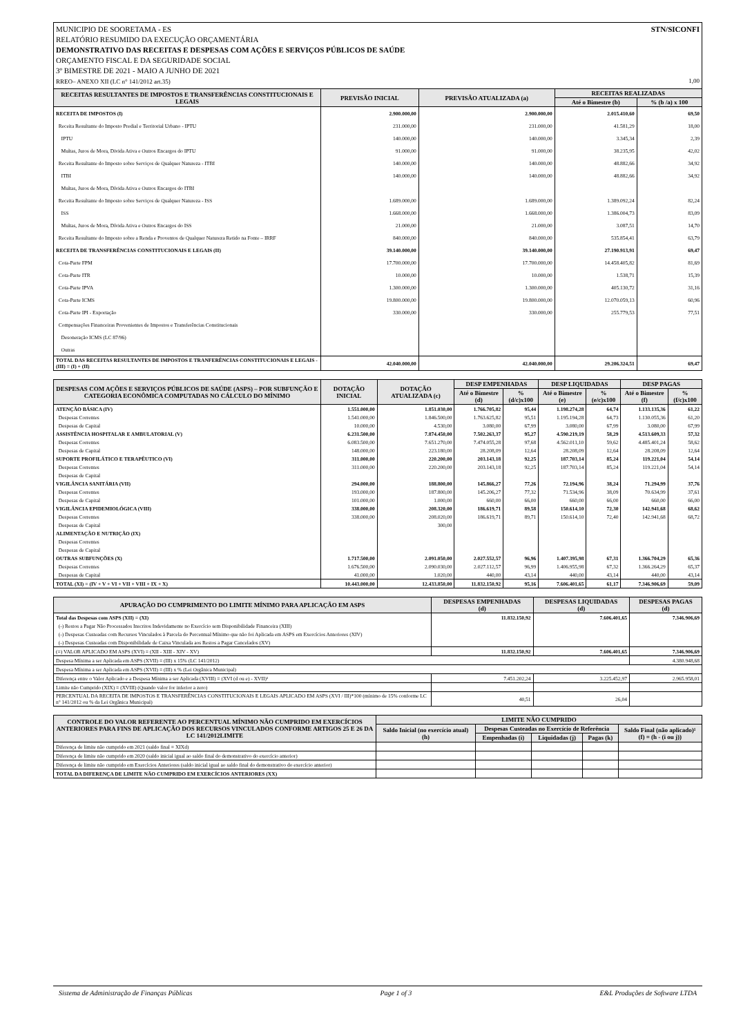STN/SICONFI MUNICIPIO DE SOORETAMA - ES
RELATÓRIO RESUMIDO DA EXECUÇÃO ORÇAMENTÁRIA
DEMONSTRATIVO DAS RECEITAS E DESPESAS COM AÇÕES E SERVIÇOS PÚBLICOS DE SAÚDE
ORÇAMENTO FISCAL E DA SEGURIDADE SOCIAL
3º BIMESTRE DE 2021 - MAIO A JUNHO DE 2021
RREO– ANEXO XII (LC n° 141/2012 art.35) 1,00
| RECEITAS RESULTANTES DE IMPOSTOS E TRANSFERÊNCIAS CONSTITUCIONAIS E LEGAIS | PREVISÃO INICIAL | PREVISÃO ATUALIZADA (a) | RECEITAS REALIZADAS | |
| --- | --- | --- | --- | --- |
| | | | Até o Bimestre (b) | % (b /a) x 100 |
| RECEITA DE IMPOSTOS (I) | 2.900.000,00 | 2.900.000,00 | 2.015.410,60 | 69,50 |
| Receita Resultante do Imposto Predial e Territorial Urbano - IPTU | 231.000,00 | 231.000,00 | 41.581,29 | 18,00 |
| IPTU | 140.000,00 | 140.000,00 | 3.345,34 | 2,39 |
| Multas, Juros de Mora, Divida Ativa e Outros Encargos do IPTU | 91.000,00 | 91.000,00 | 38.235,95 | 42,02 |
| Receita Resultante do Imposto sobre Serviços de Qualquer Natureza - ITBI | 140.000,00 | 140.000,00 | 48.882,66 | 34,92 |
| ITBI | 140.000,00 | 140.000,00 | 48.882,66 | 34,92 |
| Multas, Juros de Mora, Dívida Ativa e Outros Encargos do ITBI | | | | |
| Receita Resultante do Imposto sobre Serviços de Qualquer Natureza - ISS | 1.689.000,00 | 1.689.000,00 | 1.389.092,24 | 82,24 |
| ISS | 1.668.000,00 | 1.668.000,00 | 1.386.004,73 | 83,09 |
| Multas, Juros de Mora, Dívida Ativa e Outros Encargos do ISS | 21.000,00 | 21.000,00 | 3.087,51 | 14,70 |
| Receita Resultante do Imposto sobre a Renda e Proventos de Qualquer Natureza Retido na Fonte – IRRF | 840.000,00 | 840.000,00 | 535.854,41 | 63,79 |
| RECEITA DE TRANSFERÊNCIAS CONSTITUCIONAIS E LEGAIS (II) | 39.140.000,00 | 39.140.000,00 | 27.190.913,91 | 69,47 |
| Cota-Parte FPM | 17.700.000,00 | 17.700.000,00 | 14.458.405,82 | 81,69 |
| Cota-Parte ITR | 10.000,00 | 10.000,00 | 1.538,71 | 15,39 |
| Cota-Parte IPVA | 1.300.000,00 | 1.300.000,00 | 405.130,72 | 31,16 |
| Cota-Parte ICMS | 19.800.000,00 | 19.800.000,00 | 12.070.059,13 | 60,96 |
| Cota-Parte IPI - Exportação | 330.000,00 | 330.000,00 | 255.779,53 | 77,51 |
| Compensações Financeiras Provenientes de Impostos e Transferências Constitucionais | | | | |
| Desoneração ICMS (LC 87/96) | | | | |
| Outras | | | | |
| TOTAL DAS RECEITAS RESULTANTES DE IMPOSTOS E TRANFERÊNCIAS CONSTITUCIONAIS E LEGAIS - (III) = (I) + (II) | 42.040.000,00 | 42.040.000,00 | 29.206.324,51 | 69,47 |
| DESPESAS COM AÇÕES E SERVIÇOS PÚBLICOS DE SAÚDE (ASPS) – POR SUBFUNÇÃO E CATEGORIA ECONÔMICA COMPUTADAS NO CÁLCULO DO MÍNIMO | DOTAÇÃO INICIAL | DOTAÇÃO ATUALIZADA (c) | DESP EMPENHADAS | | DESP LIQUIDADAS | | DESP PAGAS | |
| --- | --- | --- | --- | --- | --- | --- | --- | --- |
| | | | Até o Bimestre (d) | % (d/c)x100 | Até o Bimestre (e) | % (e/c)x100 | Até o Bimestre (f) | % (f/c)x100 |
| ATENÇÃO BÁSICA (IV) | 1.551.000,00 | 1.851.030,00 | 1.766.705,82 | 95,44 | 1.198.274,28 | 64,74 | 1.133.135,36 | 61,22 |
| Despesas Correntes | 1.541.000,00 | 1.846.500,00 | 1.763.625,82 | 95,51 | 1.195.194,28 | 64,73 | 1.130.055,36 | 61,20 |
| Despesas de Capital | 10.000,00 | 4.530,00 | 3.080,00 | 67,99 | 3.080,00 | 67,99 | 3.080,00 | 67,99 |
| ASSISTÊNCIA HOSPITALAR E AMBULATORIAL (V) | 6.231.500,00 | 7.874.450,00 | 7.502.263,37 | 95,27 | 4.590.219,19 | 58,29 | 4.513.609,33 | 57,32 |
| Despesas Correntes | 6.083.500,00 | 7.651.270,00 | 7.474.055,28 | 97,68 | 4.562.011,10 | 59,62 | 4.485.401,24 | 58,62 |
| Despesas de Capital | 148.000,00 | 223.180,00 | 28.208,09 | 12,64 | 28.208,09 | 12,64 | 28.208,09 | 12,64 |
| SUPORTE PROFILÁTICO E TERAPÊUTICO (VI) | 311.000,00 | 220.200,00 | 203.143,18 | 92,25 | 187.703,14 | 85,24 | 119.221,04 | 54,14 |
| Despesas Correntes | 311.000,00 | 220.200,00 | 203.143,18 | 92,25 | 187.703,14 | 85,24 | 119.221,04 | 54,14 |
| Despesas de Capital | | | | | | | | |
| VIGILÂNCIA SANITÁRIA (VII) | 294.000,00 | 188.800,00 | 145.866,27 | 77,26 | 72.194,96 | 38,24 | 71.294,99 | 37,76 |
| Despesas Correntes | 193.000,00 | 187.800,00 | 145.206,27 | 77,32 | 71.534,96 | 38,09 | 70.634,99 | 37,61 |
| Despesas de Capital | 101.000,00 | 1.000,00 | 660,00 | 66,00 | 660,00 | 66,00 | 660,00 | 66,00 |
| VIGILÂNCIA EPIDEMIOLÓGICA (VIII) | 338.000,00 | 208.320,00 | 186.619,71 | 89,58 | 150.614,10 | 72,30 | 142.941,68 | 68,62 |
| Despesas Correntes | 338.000,00 | 208.020,00 | 186.619,71 | 89,71 | 150.614,10 | 72,40 | 142.941,68 | 68,72 |
| Despesas de Capital | | 300,00 | | | | | | |
| ALIMENTAÇÃO E NUTRIÇÃO (IX) | | | | | | | | |
| Despesas Correntes | | | | | | | | |
| Despesas de Capital | | | | | | | | |
| OUTRAS SUBFUNÇÕES (X) | 1.717.500,00 | 2.091.050,00 | 2.027.552,57 | 96,96 | 1.407.395,98 | 67,31 | 1.366.704,29 | 65,36 |
| Despesas Correntes | 1.676.500,00 | 2.090.030,00 | 2.027.112,57 | 96,99 | 1.406.955,98 | 67,32 | 1.366.264,29 | 65,37 |
| Despesas de Capital | 41.000,00 | 1.020,00 | 440,00 | 43,14 | 440,00 | 43,14 | 440,00 | 43,14 |
| TOTAL (XI) = (IV + V + VI + VII + VIII + IX + X) | 10.443.000,00 | 12.433.850,00 | 11.832.150,92 | 95,16 | 7.606.401,65 | 61,17 | 7.346.906,69 | 59,09 |
| APURAÇÃO DO CUMPRIMENTO DO LIMITE MÍNIMO PARA APLICAÇÃO EM ASPS | DESPESAS EMPENHADAS (d) | DESPESAS LIQUIDADAS (d) | DESPESAS PAGAS (d) |
| --- | --- | --- | --- |
| Total das Despesas com ASPS (XII) = (XI) | 11.832.150,92 | 7.606.401,65 | 7.346.906,69 |
| (-) Restos a Pagar Não Processados Inscritos Indevidamente no Exercício sem Disponibilidade Financeira (XIII) | | | |
| (-) Despesas Custeadas com Recursos Vinculados à Parcela do Percentual Mínimo que não foi Aplicada em ASPS em Exercícios Anteriores (XIV) | | | |
| (-) Despesas Custeadas com Disponibilidade de Caixa Vinculada aos Restos a Pagar Cancelados (XV) | | | |
| (=) VALOR APLICADO EM ASPS (XVI) = (XII - XIII - XIV - XV) | 11.832.150,92 | 7.606.401,65 | 7.346.906,69 |
| Despesa Mínima a ser Aplicada em ASPS (XVII) = (III) x 15% (LC 141/2012) | | | 4.380.948,68 |
| Despesa Mínima a ser Aplicada em ASPS (XVII) = (III) x % (Lei Orgânica Municipal) | | | |
| Diferença entre o Valor Aplicado e a Despesa Mínima a ser Aplicada (XVIII) = (XVI (d ou e) - XVII)¹ | 7.451.202,24 | 3.225.452,97 | 2.965.958,01 |
| Limite não Cumprido (XIX) = (XVIII) (Quando valor for inferior a zero) | | | |
| PERCENTUAL DA RECEITA DE IMPOSTOS E TRANSFERÊNCIAS CONSTITUCIONAIS E LEGAIS APLICADO EM ASPS (XVI / III)*100 (mínimo de 15% conforme LC n° 141/2012 ou % da Lei Orgânica Municipal) | 40,51 | 26,04 | |
| CONTROLE DO VALOR REFERENTE AO PERCENTUAL MÍNIMO NÃO CUMPRIDO EM EXERCÍCIOS ANTERIORES PARA FINS DE APLICAÇÃO DOS RECURSOS VINCULADOS CONFORME ARTIGOS 25 E 26 DA LC 141/2012LIMITE | LIMITE NÃO CUMPRIDO | | | | |
| --- | --- | --- | --- | --- | --- |
| | Saldo Inicial (no exercício atual) (h) | Despesas Custeadas no Exercício de Referência | | | Saldo Final (não aplicado)¹ (f) = (h - (i ou j)) |
| | | Empenhadas (i) | Liquidadas (j) | Pagas (k) | |
| Diferença de limite não cumprido em 2021 (saldo final = XIXd) | | | | | |
| Diferença de limite não cumprido em 2020 (saldo inicial igual ao saldo final do demonstrativo do exercício anterior) | | | | | |
| Diferença de limite não cumprido em Exercícios Anteriores (saldo inicial igual ao saldo final do demonstrativo do exercício anterior) | | | | | |
| TOTAL DA DIFERENÇA DE LIMITE NÃO CUMPRIDO EM EXERCÍCIOS ANTERIORES (XX) | | | | | |
Sistema de Administração de Finanças Públicas Page 1 of 3 E&L Produções de Software LTDA